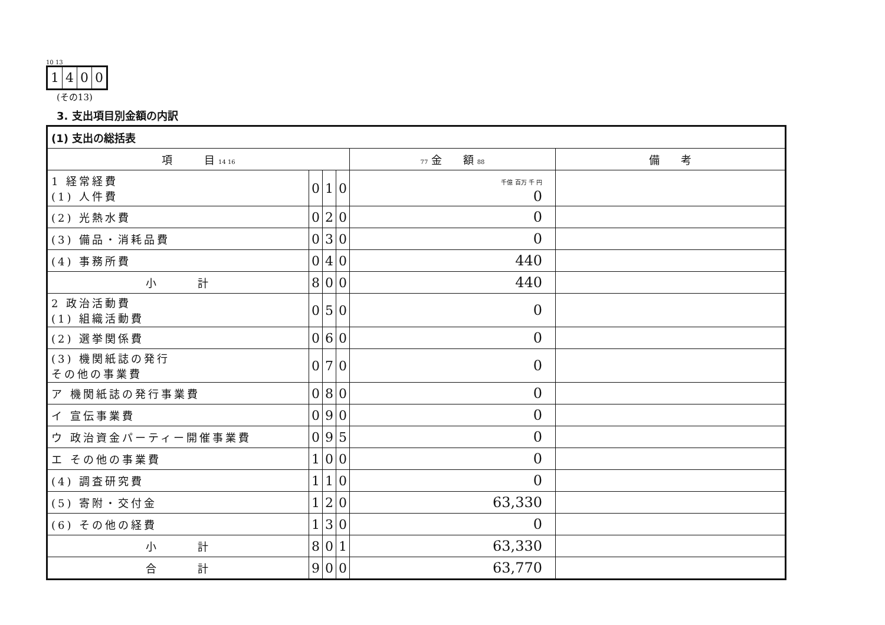10 13
1400
(その13)
3. 支出項目別金額の内訳
| (1) 支出の総括表 | | | | | |
| 項 目 14 16 | | | | 77 金 額 88 | 備 考 |
| 1 経常経費 (1) 人件費 | 0 | 1 | 0 | 千億 百万 千 円 0 | |
| (2) 光熱水費 | 0 | 2 | 0 | 0 | |
| (3) 備品・消耗品費 | 0 | 3 | 0 | 0 | |
| (4) 事務所費 | 0 | 4 | 0 | 440 | |
| 小 計 | 8 | 0 | 0 | 440 | |
| 2 政治活動費 (1) 組織活動費 | 0 | 5 | 0 | 0 | |
| (2) 選挙関係費 | 0 | 6 | 0 | 0 | |
| (3) 機関紙誌の発行 その他の事業費 | 0 | 7 | 0 | 0 | |
| ア 機関紙誌の発行事業費 | 0 | 8 | 0 | 0 | |
| イ 宣伝事業費 | 0 | 9 | 0 | 0 | |
| ウ 政治資金パーティー開催事業費 | 0 | 9 | 5 | 0 | |
| エ その他の事業費 | 1 | 0 | 0 | 0 | |
| (4) 調査研究費 | 1 | 1 | 0 | 0 | |
| (5) 寄附・交付金 | 1 | 2 | 0 | 63,330 | |
| (6) その他の経費 | 1 | 3 | 0 | 0 | |
| 小 計 | 8 | 0 | 1 | 63,330 | |
| 合 計 | 9 | 0 | 0 | 63,770 | |